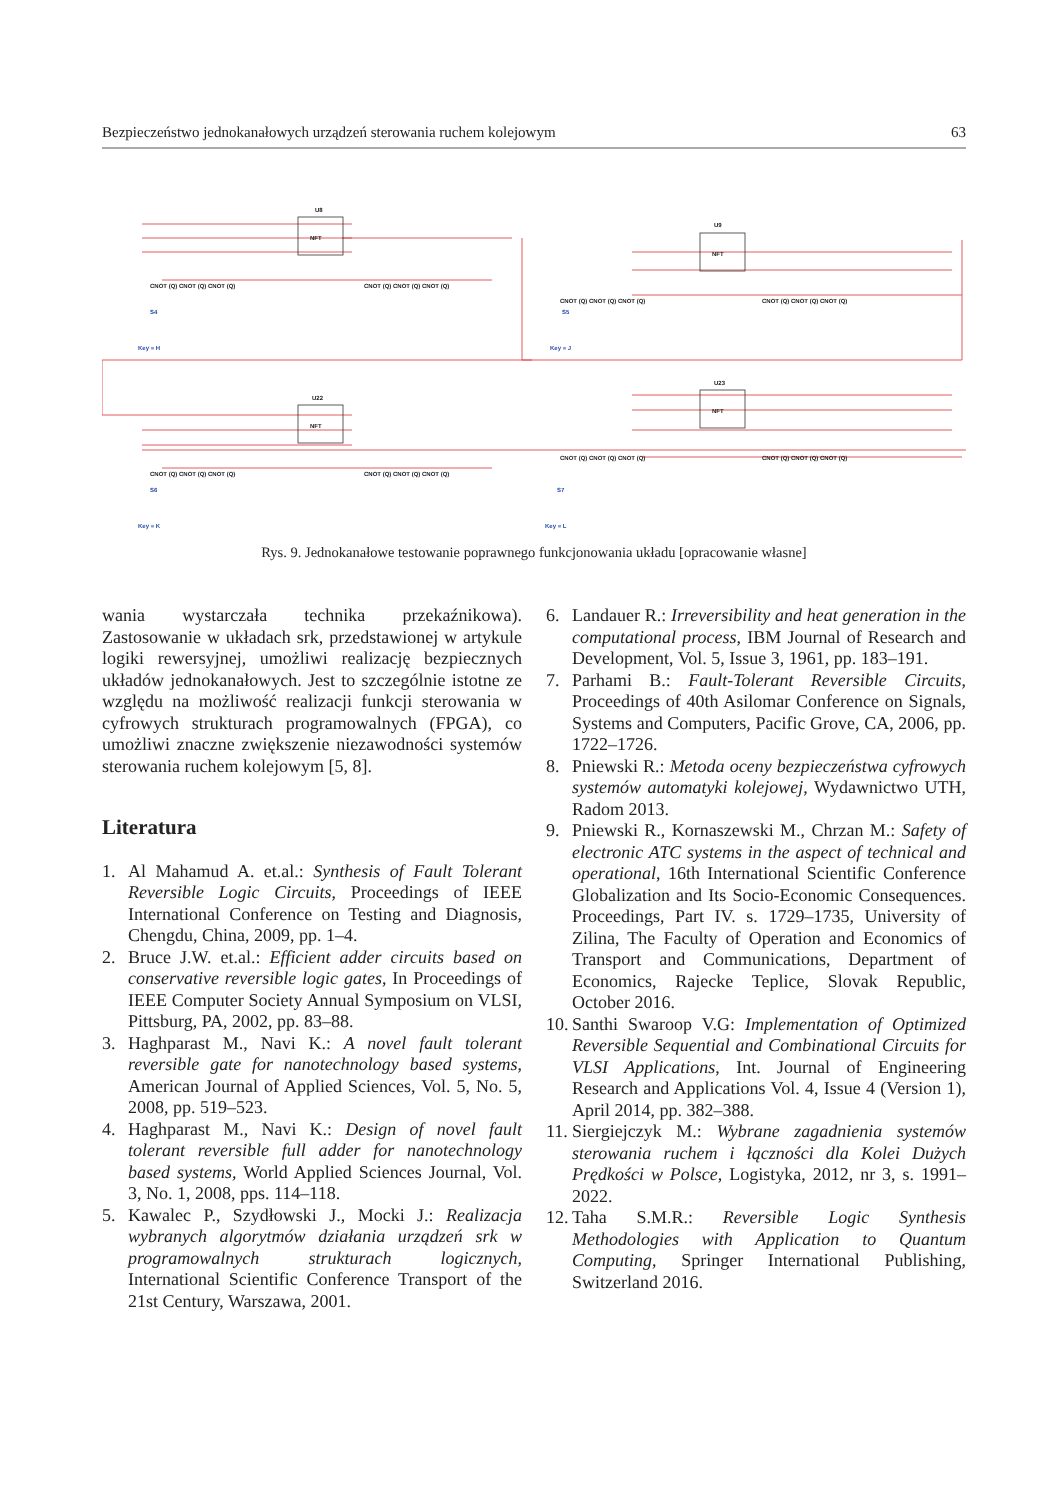Bezpieczeństwo jednokanałowych urządzeń sterowania ruchem kolejowym 63
U8
U9
U22
U23
NFT
NFT
NFT
NFT
CNOT (Q) CNOT (Q) CNOT (Q)
CNOT (Q) CNOT (Q) CNOT (Q)
CNOT (Q) CNOT (Q) CNOT (Q)
CNOT (Q) CNOT (Q) CNOT (Q)
CNOT (Q) CNOT (Q) CNOT (Q)
CNOT (Q) CNOT (Q) CNOT (Q)
CNOT (Q) CNOT (Q) CNOT (Q)
CNOT (Q) CNOT (Q) CNOT (Q)
S4
Key = H
S5
Key = J
S6
Key = K
S7
Key = L
Rys. 9. Jednokanałowe testowanie poprawnego funkcjonowania układu [opracowanie własne]
wania wystarczała technika przekaźnikowa). Zastosowanie w układach srk, przedstawionej w artykule logiki rewersyjnej, umożliwi realizację bezpiecznych układów jednokanałowych. Jest to szczególnie istotne ze względu na możliwość realizacji funkcji sterowania w cyfrowych strukturach programowalnych (FPGA), co umożliwi znaczne zwiększenie niezawodności systemów sterowania ruchem kolejowym [5, 8].
Literatura
1. Al Mahamud A. et.al.: Synthesis of Fault Tolerant Reversible Logic Circuits, Proceedings of IEEE International Conference on Testing and Diagnosis, Chengdu, China, 2009, pp. 1–4.
2. Bruce J.W. et.al.: Efficient adder circuits based on conservative reversible logic gates, In Proceedings of IEEE Computer Society Annual Symposium on VLSI, Pittsburg, PA, 2002, pp. 83–88.
3. Haghparast M., Navi K.: A novel fault tolerant reversible gate for nanotechnology based systems, American Journal of Applied Sciences, Vol. 5, No. 5, 2008, pp. 519–523.
4. Haghparast M., Navi K.: Design of novel fault tolerant reversible full adder for nanotechnology based systems, World Applied Sciences Journal, Vol. 3, No. 1, 2008, pps. 114–118.
5. Kawalec P., Szydłowski J., Mocki J.: Realizacja wybranych algorytmów działania urządzeń srk w programowalnych strukturach logicznych, International Scientific Conference Transport of the 21st Century, Warszawa, 2001.
6. Landauer R.: Irreversibility and heat generation in the computational process, IBM Journal of Research and Development, Vol. 5, Issue 3, 1961, pp. 183–191.
7. Parhami B.: Fault-Tolerant Reversible Circuits, Proceedings of 40th Asilomar Conference on Signals, Systems and Computers, Pacific Grove, CA, 2006, pp. 1722–1726.
8. Pniewski R.: Metoda oceny bezpieczeństwa cyfrowych systemów automatyki kolejowej, Wydawnictwo UTH, Radom 2013.
9. Pniewski R., Kornaszewski M., Chrzan M.: Safety of electronic ATC systems in the aspect of technical and operational, 16th International Scientific Conference Globalization and Its Socio-Economic Consequences. Proceedings, Part IV. s. 1729–1735, University of Zilina, The Faculty of Operation and Economics of Transport and Communications, Department of Economics, Rajecke Teplice, Slovak Republic, October 2016.
10. Santhi Swaroop V.G: Implementation of Optimized Reversible Sequential and Combinational Circuits for VLSI Applications, Int. Journal of Engineering Research and Applications Vol. 4, Issue 4 (Version 1), April 2014, pp. 382–388.
11. Siergiejczyk M.: Wybrane zagadnienia systemów sterowania ruchem i łączności dla Kolei Dużych Prędkości w Polsce, Logistyka, 2012, nr 3, s. 1991–2022.
12. Taha S.M.R.: Reversible Logic Synthesis Methodologies with Application to Quantum Computing, Springer International Publishing, Switzerland 2016.